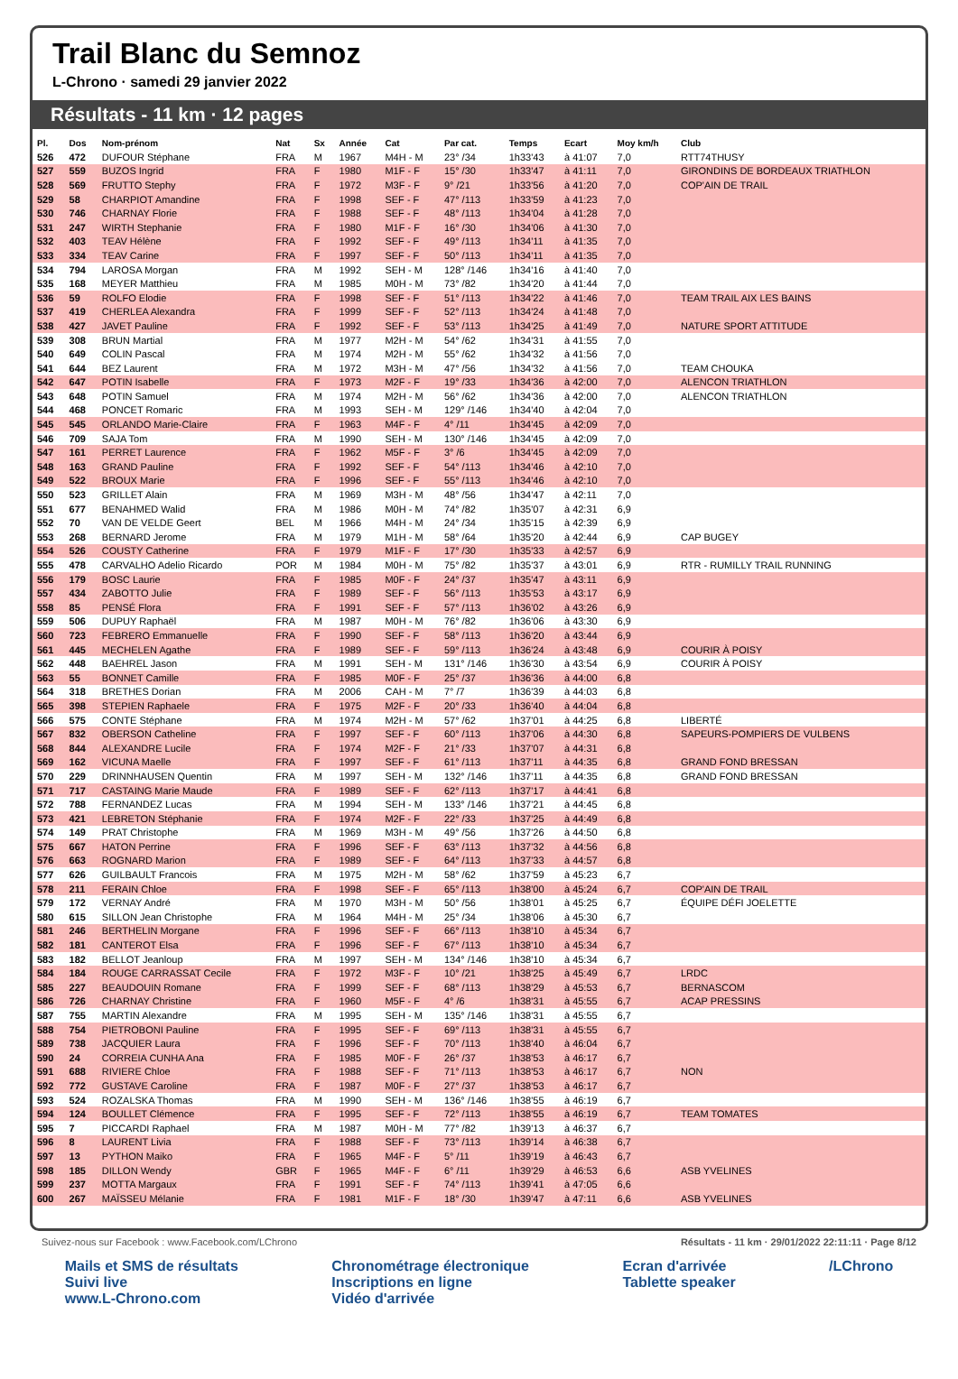Trail Blanc du Semnoz
L-Chrono · samedi 29 janvier 2022
Résultats - 11 km · 12 pages
| Pl. | Dos | Nom-prénom | Nat | Sx | Année | Cat | Par cat. | Temps | Ecart | Moy km/h | Club |
| --- | --- | --- | --- | --- | --- | --- | --- | --- | --- | --- | --- |
| 526 | 472 | DUFOUR Stéphane | FRA | M | 1967 | M4H - M | 23° /34 | 1h33'43 | à 41:07 | 7,0 | RTT74THUSY |
| 527 | 559 | BUZOS Ingrid | FRA | F | 1980 | M1F - F | 15° /30 | 1h33'47 | à 41:11 | 7,0 | GIRONDINS DE BORDEAUX TRIATHLON |
| 528 | 569 | FRUTTO Stephy | FRA | F | 1972 | M3F - F | 9° /21 | 1h33'56 | à 41:20 | 7,0 | COP'AIN DE TRAIL |
| 529 | 58 | CHARPIOT Amandine | FRA | F | 1998 | SEF - F | 47° /113 | 1h33'59 | à 41:23 | 7,0 | |
| 530 | 746 | CHARNAY Florie | FRA | F | 1988 | SEF - F | 48° /113 | 1h34'04 | à 41:28 | 7,0 | |
| 531 | 247 | WIRTH Stephanie | FRA | F | 1980 | M1F - F | 16° /30 | 1h34'06 | à 41:30 | 7,0 | |
| 532 | 403 | TEAV Hélène | FRA | F | 1992 | SEF - F | 49° /113 | 1h34'11 | à 41:35 | 7,0 | |
| 533 | 334 | TEAV Carine | FRA | F | 1997 | SEF - F | 50° /113 | 1h34'11 | à 41:35 | 7,0 | |
| 534 | 794 | LAROSA Morgan | FRA | M | 1992 | SEH - M | 128° /146 | 1h34'16 | à 41:40 | 7,0 | |
| 535 | 168 | MEYER Matthieu | FRA | M | 1985 | M0H - M | 73° /82 | 1h34'20 | à 41:44 | 7,0 | |
| 536 | 59 | ROLFO Elodie | FRA | F | 1998 | SEF - F | 51° /113 | 1h34'22 | à 41:46 | 7,0 | TEAM TRAIL AIX LES BAINS |
| 537 | 419 | CHERLEA Alexandra | FRA | F | 1999 | SEF - F | 52° /113 | 1h34'24 | à 41:48 | 7,0 | |
| 538 | 427 | JAVET Pauline | FRA | F | 1992 | SEF - F | 53° /113 | 1h34'25 | à 41:49 | 7,0 | NATURE SPORT ATTITUDE |
| 539 | 308 | BRUN Martial | FRA | M | 1977 | M2H - M | 54° /62 | 1h34'31 | à 41:55 | 7,0 | |
| 540 | 649 | COLIN Pascal | FRA | M | 1974 | M2H - M | 55° /62 | 1h34'32 | à 41:56 | 7,0 | |
| 541 | 644 | BEZ Laurent | FRA | M | 1972 | M3H - M | 47° /56 | 1h34'32 | à 41:56 | 7,0 | TEAM CHOUKA |
| 542 | 647 | POTIN Isabelle | FRA | F | 1973 | M2F - F | 19° /33 | 1h34'36 | à 42:00 | 7,0 | ALENCON TRIATHLON |
| 543 | 648 | POTIN Samuel | FRA | M | 1974 | M2H - M | 56° /62 | 1h34'36 | à 42:00 | 7,0 | ALENCON TRIATHLON |
| 544 | 468 | PONCET Romaric | FRA | M | 1993 | SEH - M | 129° /146 | 1h34'40 | à 42:04 | 7,0 | |
| 545 | 545 | ORLANDO Marie-Claire | FRA | F | 1963 | M4F - F | 4° /11 | 1h34'45 | à 42:09 | 7,0 | |
| 546 | 709 | SAJA Tom | FRA | M | 1990 | SEH - M | 130° /146 | 1h34'45 | à 42:09 | 7,0 | |
| 547 | 161 | PERRET Laurence | FRA | F | 1962 | M5F - F | 3° /6 | 1h34'45 | à 42:09 | 7,0 | |
| 548 | 163 | GRAND Pauline | FRA | F | 1992 | SEF - F | 54° /113 | 1h34'46 | à 42:10 | 7,0 | |
| 549 | 522 | BROUX Marie | FRA | F | 1996 | SEF - F | 55° /113 | 1h34'46 | à 42:10 | 7,0 | |
| 550 | 523 | GRILLET Alain | FRA | M | 1969 | M3H - M | 48° /56 | 1h34'47 | à 42:11 | 7,0 | |
| 551 | 677 | BENAHMED Walid | FRA | M | 1986 | M0H - M | 74° /82 | 1h35'07 | à 42:31 | 6,9 | |
| 552 | 70 | VAN DE VELDE Geert | BEL | M | 1966 | M4H - M | 24° /34 | 1h35'15 | à 42:39 | 6,9 | |
| 553 | 268 | BERNARD Jerome | FRA | M | 1979 | M1H - M | 58° /64 | 1h35'20 | à 42:44 | 6,9 | CAP BUGEY |
| 554 | 526 | COUSTY Catherine | FRA | F | 1979 | M1F - F | 17° /30 | 1h35'33 | à 42:57 | 6,9 | |
| 555 | 478 | CARVALHO Adelio Ricardo | POR | M | 1984 | M0H - M | 75° /82 | 1h35'37 | à 43:01 | 6,9 | RTR - RUMILLY TRAIL RUNNING |
| 556 | 179 | BOSC Laurie | FRA | F | 1985 | M0F - F | 24° /37 | 1h35'47 | à 43:11 | 6,9 | |
| 557 | 434 | ZABOTTO Julie | FRA | F | 1989 | SEF - F | 56° /113 | 1h35'53 | à 43:17 | 6,9 | |
| 558 | 85 | PENSÉ Flora | FRA | F | 1991 | SEF - F | 57° /113 | 1h36'02 | à 43:26 | 6,9 | |
| 559 | 506 | DUPUY Raphaël | FRA | M | 1987 | M0H - M | 76° /82 | 1h36'06 | à 43:30 | 6,9 | |
| 560 | 723 | FEBRERO Emmanuelle | FRA | F | 1990 | SEF - F | 58° /113 | 1h36'20 | à 43:44 | 6,9 | |
| 561 | 445 | MECHELEN Agathe | FRA | F | 1989 | SEF - F | 59° /113 | 1h36'24 | à 43:48 | 6,9 | COURIR À POISY |
| 562 | 448 | BAEHREL Jason | FRA | M | 1991 | SEH - M | 131° /146 | 1h36'30 | à 43:54 | 6,9 | COURIR À POISY |
| 563 | 55 | BONNET Camille | FRA | F | 1985 | M0F - F | 25° /37 | 1h36'36 | à 44:00 | 6,8 | |
| 564 | 318 | BRETHES Dorian | FRA | M | 2006 | CAH - M | 7° /7 | 1h36'39 | à 44:03 | 6,8 | |
| 565 | 398 | STEPIEN Raphaele | FRA | F | 1975 | M2F - F | 20° /33 | 1h36'40 | à 44:04 | 6,8 | |
| 566 | 575 | CONTE Stéphane | FRA | M | 1974 | M2H - M | 57° /62 | 1h37'01 | à 44:25 | 6,8 | LIBERTÉ |
| 567 | 832 | OBERSON Catheline | FRA | F | 1997 | SEF - F | 60° /113 | 1h37'06 | à 44:30 | 6,8 | SAPEURS-POMPIERS DE VULBENS |
| 568 | 844 | ALEXANDRE Lucile | FRA | F | 1974 | M2F - F | 21° /33 | 1h37'07 | à 44:31 | 6,8 | |
| 569 | 162 | VICUNA Maelle | FRA | F | 1997 | SEF - F | 61° /113 | 1h37'11 | à 44:35 | 6,8 | GRAND FOND BRESSAN |
| 570 | 229 | DRINNHAUSEN Quentin | FRA | M | 1997 | SEH - M | 132° /146 | 1h37'11 | à 44:35 | 6,8 | GRAND FOND BRESSAN |
| 571 | 717 | CASTAING Marie Maude | FRA | F | 1989 | SEF - F | 62° /113 | 1h37'17 | à 44:41 | 6,8 | |
| 572 | 788 | FERNANDEZ Lucas | FRA | M | 1994 | SEH - M | 133° /146 | 1h37'21 | à 44:45 | 6,8 | |
| 573 | 421 | LEBRETON Stéphanie | FRA | F | 1974 | M2F - F | 22° /33 | 1h37'25 | à 44:49 | 6,8 | |
| 574 | 149 | PRAT Christophe | FRA | M | 1969 | M3H - M | 49° /56 | 1h37'26 | à 44:50 | 6,8 | |
| 575 | 667 | HATON Perrine | FRA | F | 1996 | SEF - F | 63° /113 | 1h37'32 | à 44:56 | 6,8 | |
| 576 | 663 | ROGNARD Marion | FRA | F | 1989 | SEF - F | 64° /113 | 1h37'33 | à 44:57 | 6,8 | |
| 577 | 626 | GUILBAULT Francois | FRA | M | 1975 | M2H - M | 58° /62 | 1h37'59 | à 45:23 | 6,7 | |
| 578 | 211 | FERAIN Chloe | FRA | F | 1998 | SEF - F | 65° /113 | 1h38'00 | à 45:24 | 6,7 | COP'AIN DE TRAIL |
| 579 | 172 | VERNAY André | FRA | M | 1970 | M3H - M | 50° /56 | 1h38'01 | à 45:25 | 6,7 | ÉQUIPE DÉFI JOELETTE |
| 580 | 615 | SILLON Jean Christophe | FRA | M | 1964 | M4H - M | 25° /34 | 1h38'06 | à 45:30 | 6,7 | |
| 581 | 246 | BERTHELIN Morgane | FRA | F | 1996 | SEF - F | 66° /113 | 1h38'10 | à 45:34 | 6,7 | |
| 582 | 181 | CANTEROT Elsa | FRA | F | 1996 | SEF - F | 67° /113 | 1h38'10 | à 45:34 | 6,7 | |
| 583 | 182 | BELLOT Jeanloup | FRA | M | 1997 | SEH - M | 134° /146 | 1h38'10 | à 45:34 | 6,7 | |
| 584 | 184 | ROUGE CARRASSAT Cecile | FRA | F | 1972 | M3F - F | 10° /21 | 1h38'25 | à 45:49 | 6,7 | LRDC |
| 585 | 227 | BEAUDOUIN Romane | FRA | F | 1999 | SEF - F | 68° /113 | 1h38'29 | à 45:53 | 6,7 | BERNASCOM |
| 586 | 726 | CHARNAY Christine | FRA | F | 1960 | M5F - F | 4° /6 | 1h38'31 | à 45:55 | 6,7 | ACAP PRESSINS |
| 587 | 755 | MARTIN Alexandre | FRA | M | 1995 | SEH - M | 135° /146 | 1h38'31 | à 45:55 | 6,7 | |
| 588 | 754 | PIETROBONI Pauline | FRA | F | 1995 | SEF - F | 69° /113 | 1h38'31 | à 45:55 | 6,7 | |
| 589 | 738 | JACQUIER Laura | FRA | F | 1996 | SEF - F | 70° /113 | 1h38'40 | à 46:04 | 6,7 | |
| 590 | 24 | CORREIA CUNHA Ana | FRA | F | 1985 | M0F - F | 26° /37 | 1h38'53 | à 46:17 | 6,7 | |
| 591 | 688 | RIVIERE Chloe | FRA | F | 1988 | SEF - F | 71° /113 | 1h38'53 | à 46:17 | 6,7 | NON |
| 592 | 772 | GUSTAVE Caroline | FRA | F | 1987 | M0F - F | 27° /37 | 1h38'53 | à 46:17 | 6,7 | |
| 593 | 524 | ROZALSKA Thomas | FRA | M | 1990 | SEH - M | 136° /146 | 1h38'55 | à 46:19 | 6,7 | |
| 594 | 124 | BOULLET Clémence | FRA | F | 1995 | SEF - F | 72° /113 | 1h38'55 | à 46:19 | 6,7 | TEAM TOMATES |
| 595 | 7 | PICCARDI Raphael | FRA | M | 1987 | M0H - M | 77° /82 | 1h39'13 | à 46:37 | 6,7 | |
| 596 | 8 | LAURENT Livia | FRA | F | 1988 | SEF - F | 73° /113 | 1h39'14 | à 46:38 | 6,7 | |
| 597 | 13 | PYTHON Maiko | FRA | F | 1965 | M4F - F | 5° /11 | 1h39'19 | à 46:43 | 6,7 | |
| 598 | 185 | DILLON Wendy | GBR | F | 1965 | M4F - F | 6° /11 | 1h39'29 | à 46:53 | 6,6 | ASB YVELINES |
| 599 | 237 | MOTTA Margaux | FRA | F | 1991 | SEF - F | 74° /113 | 1h39'41 | à 47:05 | 6,6 | |
| 600 | 267 | MAÏSSEU Mélanie | FRA | F | 1981 | M1F - F | 18° /30 | 1h39'47 | à 47:11 | 6,6 | ASB YVELINES |
Suivez-nous sur Facebook : www.Facebook.com/LChrono Résultats - 11 km · 29/01/2022 22:11:11 · Page 8/12
Mails et SMS de résultats
Suivi live
www.L-Chrono.com
Chronométrage électronique
Inscriptions en ligne
Vidéo d'arrivée
Ecran d'arrivée
Tablette speaker
/LChrono